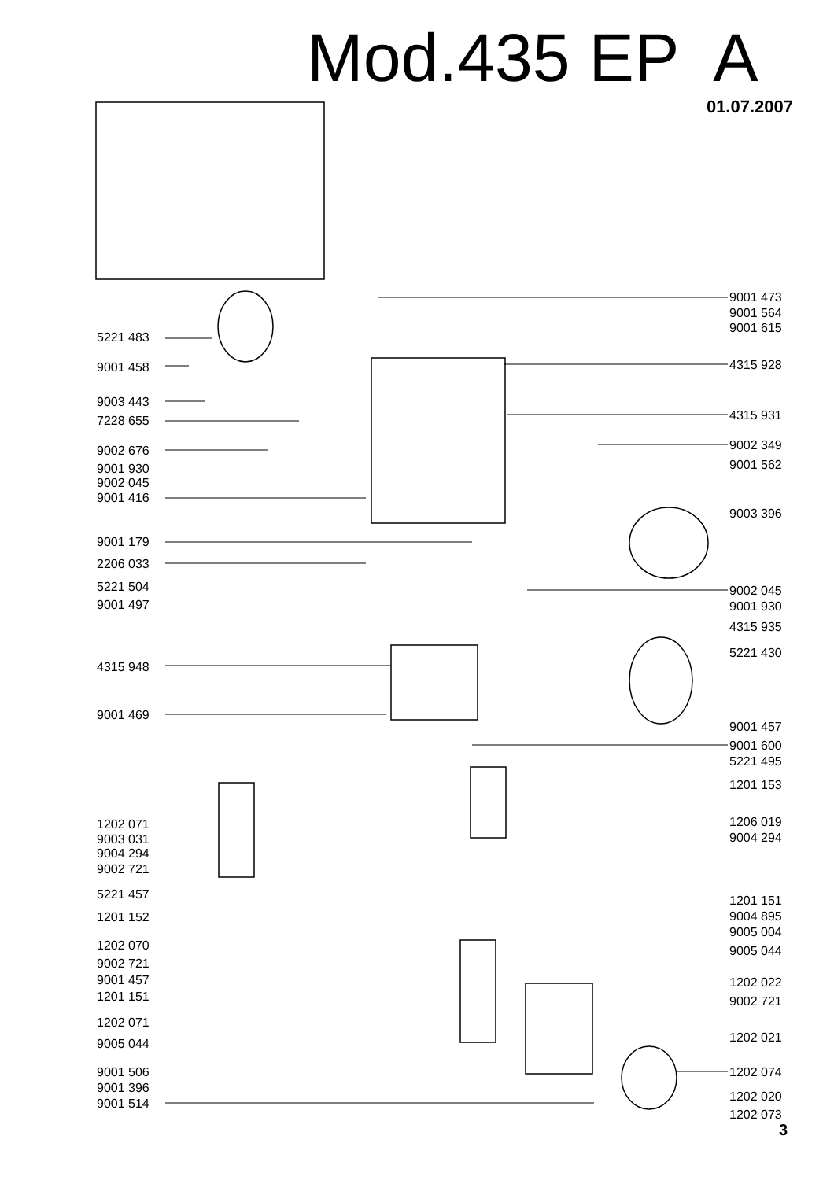Mod.435 EP A
01.07.2007
5221 483
9001 458
9003 443
7228 655
9002 676
9001 930
9002 045
9001 416
9001 179
2206 033
5221 504
9001 497
4315 948
9001 469
1202 071
9003 031
9004 294
9002 721
5221 457
1201 152
1202 070
9002 721
9001 457
1201 151
1202 071
9005 044
9001 506
9001 396
9001 514
9001 473
9001 564
9001 615
4315 928
4315 931
9002 349
9001 562
9003 396
9002 045
9001 930
4315 935
5221 430
9001 457
9001 600
5221 495
1201 153
1206 019
9004 294
1201 151
9004 895
9005 004
9005 044
1202 022
9002 721
1202 021
1202 074
1202 020
1202 073
3